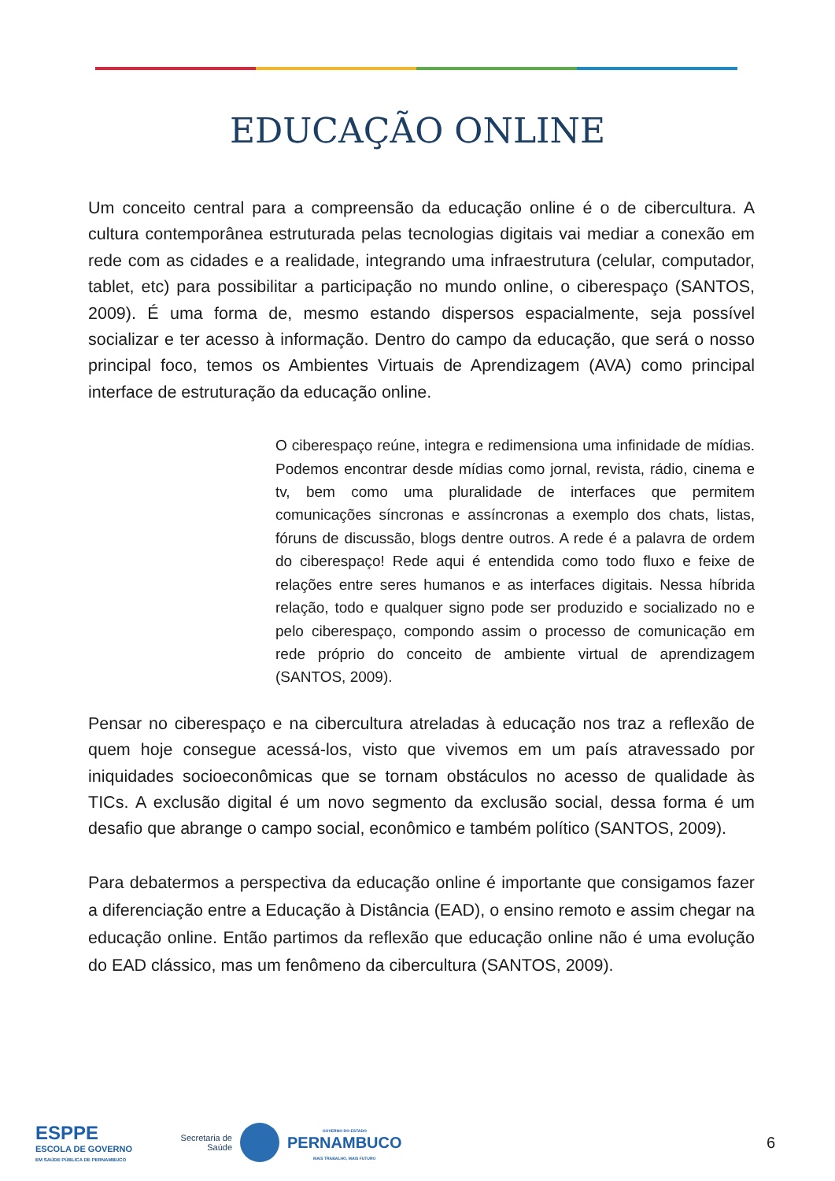EDUCAÇÃO ONLINE
Um conceito central para a compreensão da educação online é o de cibercultura. A cultura contemporânea estruturada pelas tecnologias digitais vai mediar a conexão em rede com as cidades e a realidade, integrando uma infraestrutura (celular, computador, tablet, etc) para possibilitar a participação no mundo online, o ciberespaço (SANTOS, 2009). É uma forma de, mesmo estando dispersos espacialmente, seja possível socializar e ter acesso à informação. Dentro do campo da educação, que será o nosso principal foco, temos os Ambientes Virtuais de Aprendizagem (AVA) como principal interface de estruturação da educação online.
O ciberespaço reúne, integra e redimensiona uma infinidade de mídias. Podemos encontrar desde mídias como jornal, revista, rádio, cinema e tv, bem como uma pluralidade de interfaces que permitem comunicações síncronas e assíncronas a exemplo dos chats, listas, fóruns de discussão, blogs dentre outros. A rede é a palavra de ordem do ciberespaço! Rede aqui é entendida como todo fluxo e feixe de relações entre seres humanos e as interfaces digitais. Nessa híbrida relação, todo e qualquer signo pode ser produzido e socializado no e pelo ciberespaço, compondo assim o processo de comunicação em rede próprio do conceito de ambiente virtual de aprendizagem (SANTOS, 2009).
Pensar no ciberespaço e na cibercultura atreladas à educação nos traz a reflexão de quem hoje consegue acessá-los, visto que vivemos em um país atravessado por iniquidades socioeconômicas que se tornam obstáculos no acesso de qualidade às TICs. A exclusão digital é um novo segmento da exclusão social, dessa forma é um desafio que abrange o campo social, econômico e também político (SANTOS, 2009).
Para debatermos a perspectiva da educação online é importante que consigamos fazer a diferenciação entre a Educação à Distância (EAD), o ensino remoto e assim chegar na educação online. Então partimos da reflexão que educação online não é uma evolução do EAD clássico, mas um fenômeno da cibercultura (SANTOS, 2009).
ESPPE
ESCOLA DE GOVERNO
EM SAÚDE PÚBLICA DE PERNAMBUCO
Secretaria de
Saúde
GOVERNO DO ESTADO
PERNAMBUCO
MAIS TRABALHO, MAIS FUTURO
6